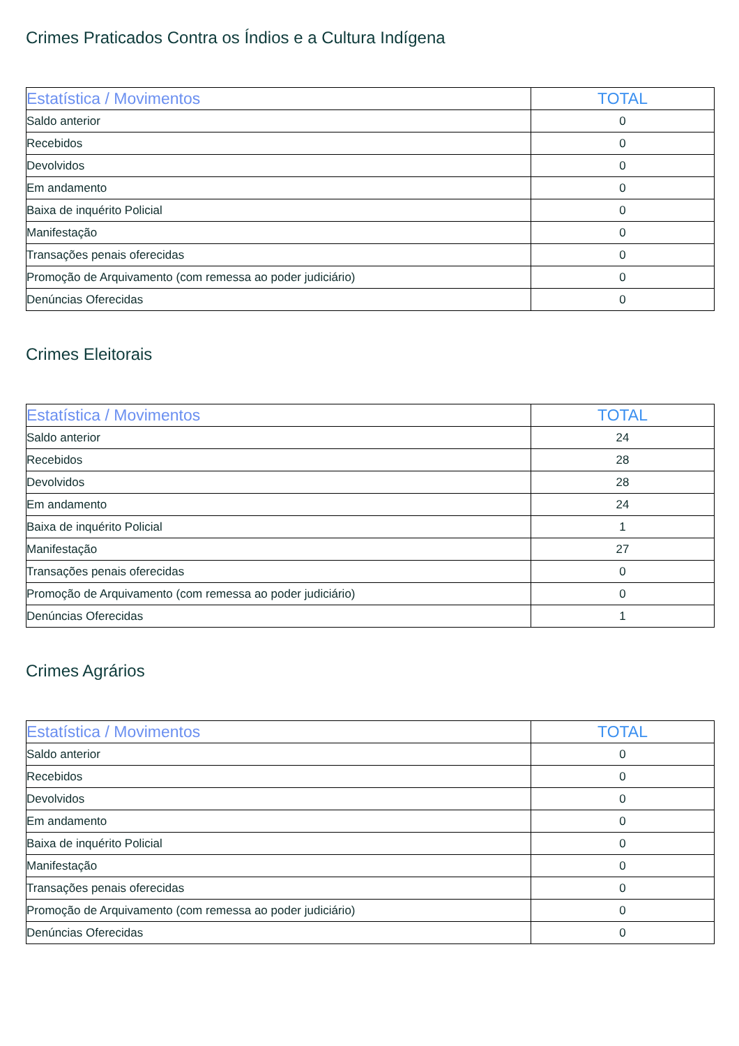Crimes Praticados Contra os Índios e a Cultura Indígena
| Estatística / Movimentos | TOTAL |
| --- | --- |
| Saldo anterior | 0 |
| Recebidos | 0 |
| Devolvidos | 0 |
| Em andamento | 0 |
| Baixa de inquérito Policial | 0 |
| Manifestação | 0 |
| Transações penais oferecidas | 0 |
| Promoção de Arquivamento (com remessa ao poder judiciário) | 0 |
| Denúncias Oferecidas | 0 |
Crimes Eleitorais
| Estatística / Movimentos | TOTAL |
| --- | --- |
| Saldo anterior | 24 |
| Recebidos | 28 |
| Devolvidos | 28 |
| Em andamento | 24 |
| Baixa de inquérito Policial | 1 |
| Manifestação | 27 |
| Transações penais oferecidas | 0 |
| Promoção de Arquivamento (com remessa ao poder judiciário) | 0 |
| Denúncias Oferecidas | 1 |
Crimes Agrários
| Estatística / Movimentos | TOTAL |
| --- | --- |
| Saldo anterior | 0 |
| Recebidos | 0 |
| Devolvidos | 0 |
| Em andamento | 0 |
| Baixa de inquérito Policial | 0 |
| Manifestação | 0 |
| Transações penais oferecidas | 0 |
| Promoção de Arquivamento (com remessa ao poder judiciário) | 0 |
| Denúncias Oferecidas | 0 |